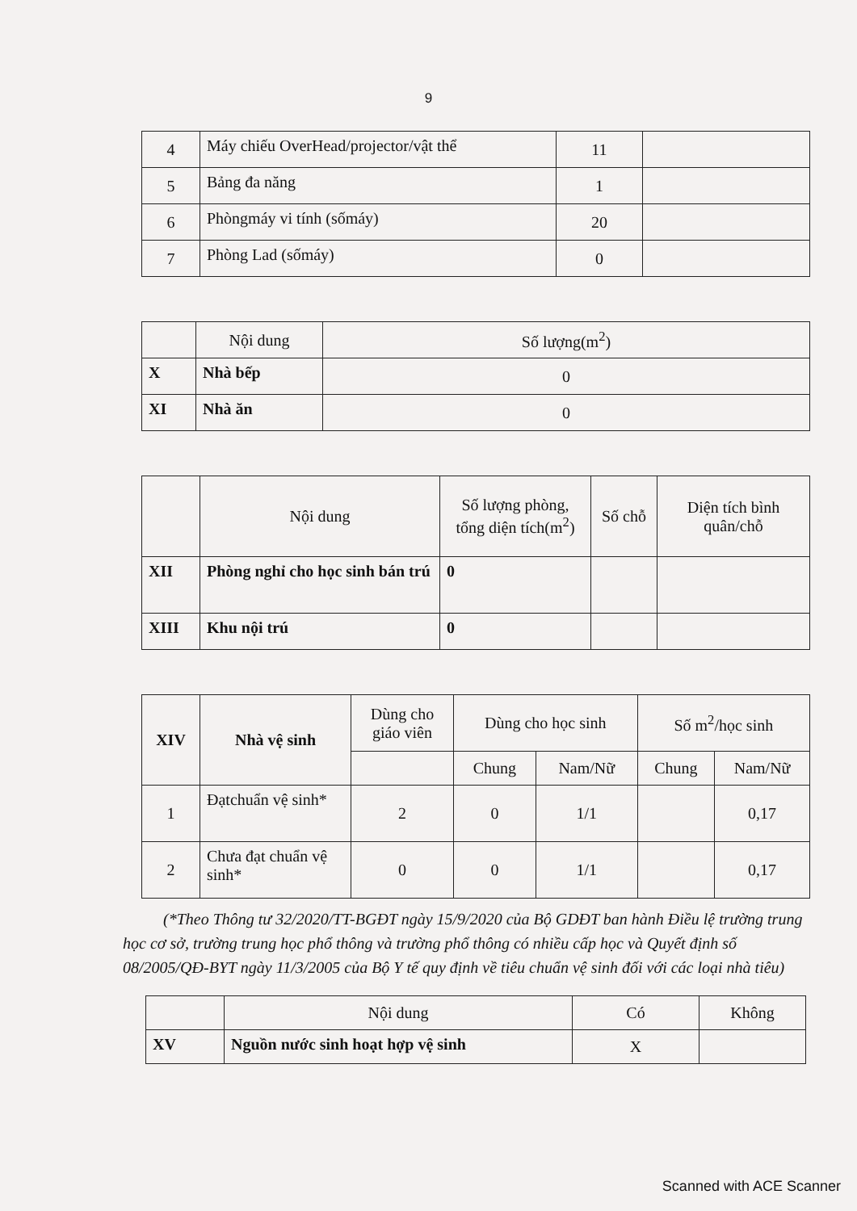9
| 4 | Máy chiếu OverHead/projector/vật thể | 11 | |
| 5 | Bảng đa năng | 1 | |
| 6 | Phòngmáy vi tính (sốmáy) | 20 | |
| 7 | Phòng Lad (sốmáy) | 0 | |
| | Nội dung | Số lượng(m<sup>2</sup>) |
| --- | --- | --- |
| X | Nhà bếp | 0 |
| XI | Nhà ăn | 0 |
| | Nội dung | Số lượng phòng, tổng diện tích(m<sup>2</sup>) | Số chỗ | Diện tích bình quân/chỗ |
| --- | --- | --- | --- | --- |
| XII | Phòng nghỉ cho học sinh bán trú | 0 | | |
| XIII | Khu nội trú | 0 | | |
| XIV | Nhà vệ sinh | Dùng cho giáo viên | Dùng cho học sinh | | Số m<sup>2</sup>/học sinh | |
| --- | --- | --- | --- | --- | --- | --- |
| | | | Chung | Nam/Nữ | Chung | Nam/Nữ |
| 1 | Đạtchuẩn vệ sinh* | 2 | 0 | 1/1 | | 0,17 |
| 2 | Chưa đạt chuẩn vệ sinh* | 0 | 0 | 1/1 | | 0,17 |
(*Theo Thông tư 32/2020/TT-BGĐT ngày 15/9/2020 của Bộ GDĐT ban hành Điều lệ trường trung học cơ sở, trường trung học phổ thông và trường phổ thông có nhiều cấp học và Quyết định số 08/2005/QĐ-BYT ngày 11/3/2005 của Bộ Y tế quy định về tiêu chuẩn vệ sinh đối với các loại nhà tiêu)
| | Nội dung | Có | Không |
| --- | --- | --- | --- |
| XV | Nguồn nước sinh hoạt hợp vệ sinh | X | |
Scanned with ACE Scanner